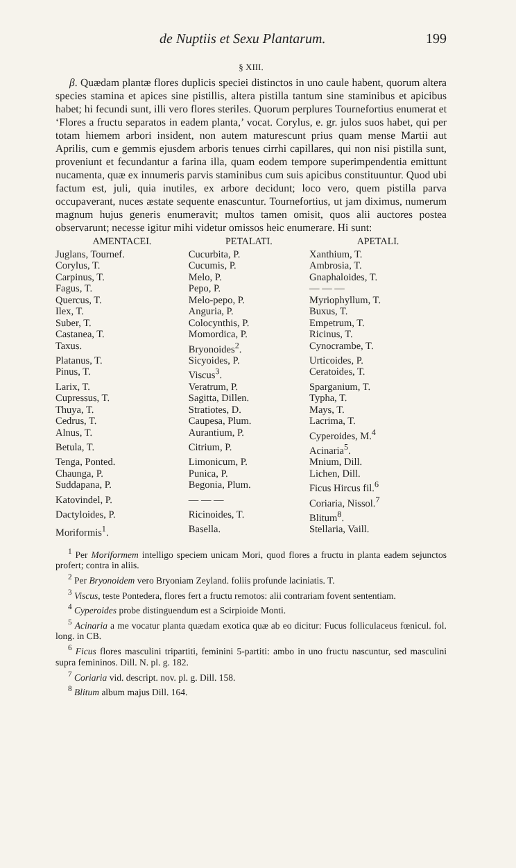de Nuptiis et Sexu Plantarum. 199
§ XIII.
β. Quædam plantæ flores duplicis speciei distinctos in uno caule habent, quorum altera species stamina et apices sine pistillis, altera pistilla tantum sine staminibus et apicibus habet; hi fecundi sunt, illi vero flores steriles. Quorum perplures Tournefortius enumerat et ‘Flores a fructu separatos in eadem planta,’ vocat. Corylus, e. gr. julos suos habet, qui per totam hiemem arbori insident, non autem maturescunt prius quam mense Martii aut Aprilis, cum e gemmis ejusdem arboris tenues cirrhi capillares, qui non nisi pistilla sunt, proveniunt et fecundantur a farina illa, quam eodem tempore superimpendentia emittunt nucamenta, quæ ex innumeris parvis staminibus cum suis apicibus constituuntur. Quod ubi factum est, juli, quia inutiles, ex arbore decidunt; loco vero, quem pistilla parva occupaverant, nuces æstate sequente enascuntur. Tournefortius, ut jam diximus, numerum magnum hujus generis enumeravit; multos tamen omisit, quos alii auctores postea observarunt; necesse igitur mihi videtur omissos heic enumerare. Hi sunt:
| AMENTACEI. | PETALATI. | APETALI. |
| --- | --- | --- |
| Juglans, Tournef. | Cucurbita, P. | Xanthium, T. |
| Corylus, T. | Cucumis, P. | Ambrosia, T. |
| Carpinus, T. | Melo, P. | Gnaphaloides, T. |
| Fagus, T. | Pepo, P. | — — — |
| Quercus, T. | Melo-pepo, P. | Myriophyllum, T. |
| Ilex, T. | Anguria, P. | Buxus, T. |
| Suber, T. | Colocynthis, P. | Empetrum, T. |
| Castanea, T. | Momordica, P. | Ricinus, T. |
| Taxus. | Bryonoides<sup>2</sup>. | Cynocrambe, T. |
| Platanus, T. | Sicyoides, P. | Urticoides, P. |
| Pinus, T. | Viscus<sup>3</sup>. | Ceratoides, T. |
| Larix, T. | Veratrum, P. | Sparganium, T. |
| Cupressus, T. | Sagitta, Dillen. | Typha, T. |
| Thuya, T. | Stratiotes, D. | Mays, T. |
| Cedrus, T. | Caupesa, Plum. | Lacrima, T. |
| Alnus, T. | Aurantium, P. | Cyperoides, M.<sup>4</sup> |
| Betula, T. | Citrium, P. | Acinaria<sup>5</sup>. |
| Tenga, Ponted. | Limonicum, P. | Mnium, Dill. |
| Chaunga, P. | Punica, P. | Lichen, Dill. |
| Suddapana, P. | Begonia, Plum. | Ficus Hircus fil.<sup>6</sup> |
| Katovindel, P. | — — — | Coriaria, Nissol.<sup>7</sup> |
| Dactyloides, P. | Ricinoides, T. | Blitum<sup>8</sup>. |
| Moriformis<sup>1</sup>. | Basella. | Stellaria, Vaill. |
<sup>1</sup> Per Moriformem intelligo speciem unicam Mori, quod flores a fructu in planta eadem sejunctos profert; contra in aliis.
<sup>2</sup> Per Bryonoidem vero Bryoniam Zeyland. foliis profunde laciniatis. T.
<sup>3</sup> Viscus, teste Pontedera, flores fert a fructu remotos: alii contrariam fovent sententiam.
<sup>4</sup> Cyperoides probe distinguendum est a Scirpioide Monti.
<sup>5</sup> Acinaria a me vocatur planta quædam exotica quæ ab eo dicitur: Fucus folliculaceus fœnicul. fol. long. in CB.
<sup>6</sup> Ficus flores masculini tripartiti, feminini 5-partiti: ambo in uno fructu nascuntur, sed masculini supra femininos. Dill. N. pl. g. 182.
<sup>7</sup> Coriaria vid. descript. nov. pl. g. Dill. 158.
<sup>8</sup> Blitum album majus Dill. 164.